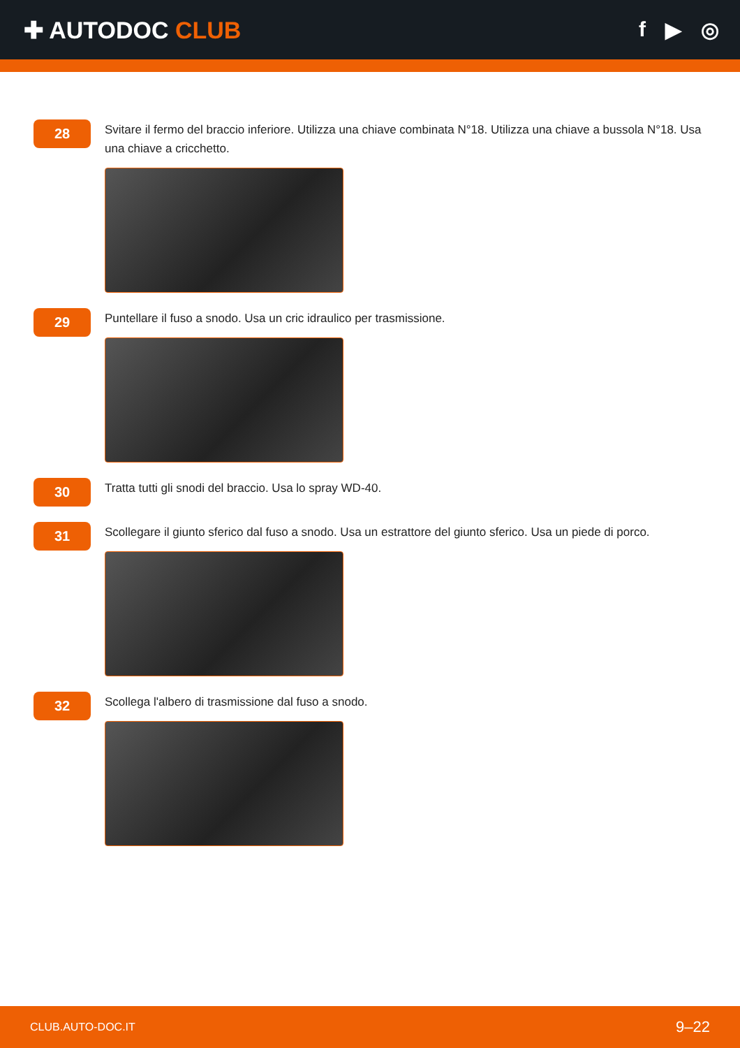✚ AUTODOC CLUB f ▶ ◎
28
Svitare il fermo del braccio inferiore. Utilizza una chiave combinata N°18. Utilizza una chiave a bussola N°18. Usa una chiave a cricchetto.
29
Puntellare il fuso a snodo. Usa un cric idraulico per trasmissione.
30
Tratta tutti gli snodi del braccio. Usa lo spray WD-40.
31
Scollegare il giunto sferico dal fuso a snodo. Usa un estrattore del giunto sferico. Usa un piede di porco.
32
Scollega l'albero di trasmissione dal fuso a snodo.
CLUB.AUTO-DOC.IT 9–22